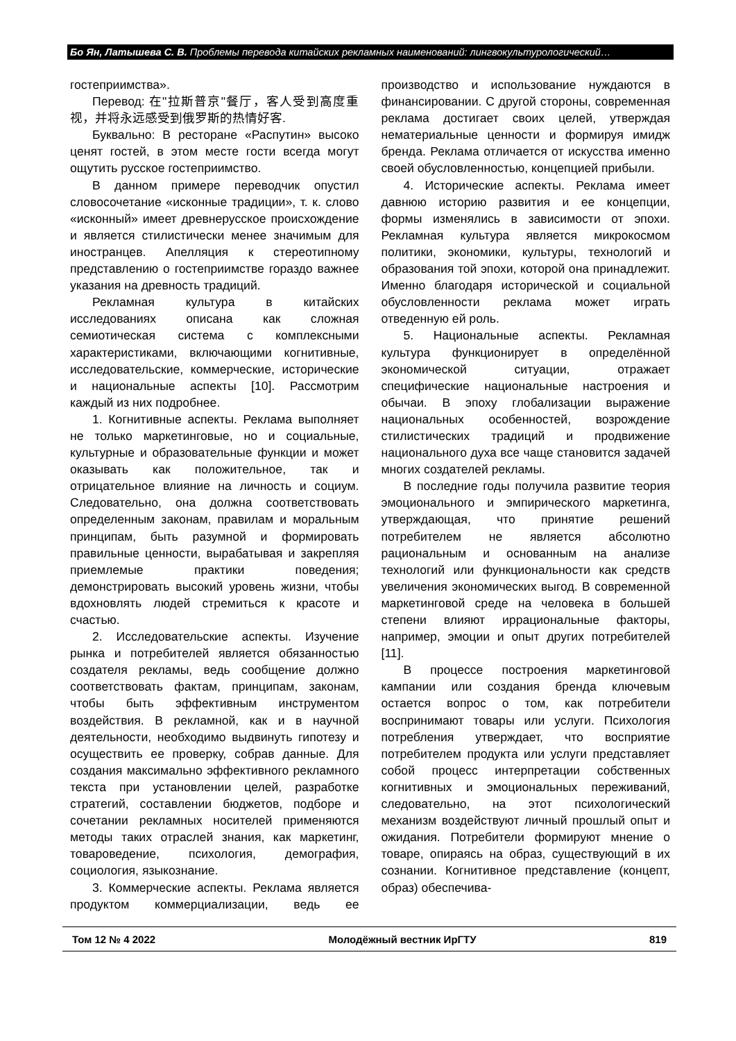Бо Ян, Латышева С. В. Проблемы перевода китайских рекламных наименований: лингвокультурологический…
гостеприимства».
Перевод: 在"拉斯普京"餐厅，客人受到高度重视，并将永远感受到俄罗斯的热情好客.
Буквально: В ресторане «Распутин» высоко ценят гостей, в этом месте гости всегда могут ощутить русское гостеприимство.
В данном примере переводчик опустил словосочетание «исконные традиции», т. к. слово «исконный» имеет древнерусское происхождение и является стилистически менее значимым для иностранцев. Апелляция к стереотипному представлению о гостеприимстве гораздо важнее указания на древность традиций.
Рекламная культура в китайских исследованиях описана как сложная семиотическая система с комплексными характеристиками, включающими когнитивные, исследовательские, коммерческие, исторические и национальные аспекты [10]. Рассмотрим каждый из них подробнее.
1. Когнитивные аспекты. Реклама выполняет не только маркетинговые, но и социальные, культурные и образовательные функции и может оказывать как положительное, так и отрицательное влияние на личность и социум. Следовательно, она должна соответствовать определенным законам, правилам и моральным принципам, быть разумной и формировать правильные ценности, вырабатывая и закрепляя приемлемые практики поведения; демонстрировать высокий уровень жизни, чтобы вдохновлять людей стремиться к красоте и счастью.
2. Исследовательские аспекты. Изучение рынка и потребителей является обязанностью создателя рекламы, ведь сообщение должно соответствовать фактам, принципам, законам, чтобы быть эффективным инструментом воздействия. В рекламной, как и в научной деятельности, необходимо выдвинуть гипотезу и осуществить ее проверку, собрав данные. Для создания максимально эффективного рекламного текста при установлении целей, разработке стратегий, составлении бюджетов, подборе и сочетании рекламных носителей применяются методы таких отраслей знания, как маркетинг, товароведение, психология, демография, социология, языкознание.
3. Коммерческие аспекты. Реклама является продуктом коммерциализации, ведь ее производство и использование нуждаются в финансировании. С другой стороны, современная реклама достигает своих целей, утверждая нематериальные ценности и формируя имидж бренда. Реклама отличается от искусства именно своей обусловленностью, концепцией прибыли.
4. Исторические аспекты. Реклама имеет давнюю историю развития и ее концепции, формы изменялись в зависимости от эпохи. Рекламная культура является микрокосмом политики, экономики, культуры, технологий и образования той эпохи, которой она принадлежит. Именно благодаря исторической и социальной обусловленности реклама может играть отведенную ей роль.
5. Национальные аспекты. Рекламная культура функционирует в определённой экономической ситуации, отражает специфические национальные настроения и обычаи. В эпоху глобализации выражение национальных особенностей, возрождение стилистических традиций и продвижение национального духа все чаще становится задачей многих создателей рекламы.
В последние годы получила развитие теория эмоционального и эмпирического маркетинга, утверждающая, что принятие решений потребителем не является абсолютно рациональным и основанным на анализе технологий или функциональности как средств увеличения экономических выгод. В современной маркетинговой среде на человека в большей степени влияют иррациональные факторы, например, эмоции и опыт других потребителей [11].
В процессе построения маркетинговой кампании или создания бренда ключевым остается вопрос о том, как потребители воспринимают товары или услуги. Психология потребления утверждает, что восприятие потребителем продукта или услуги представляет собой процесс интерпретации собственных когнитивных и эмоциональных переживаний, следовательно, на этот психологический механизм воздействуют личный прошлый опыт и ожидания. Потребители формируют мнение о товаре, опираясь на образ, существующий в их сознании. Когнитивное представление (концепт, образ) обеспечива-
Том 12 № 4 2022 Молодёжный вестник ИрГТУ 819